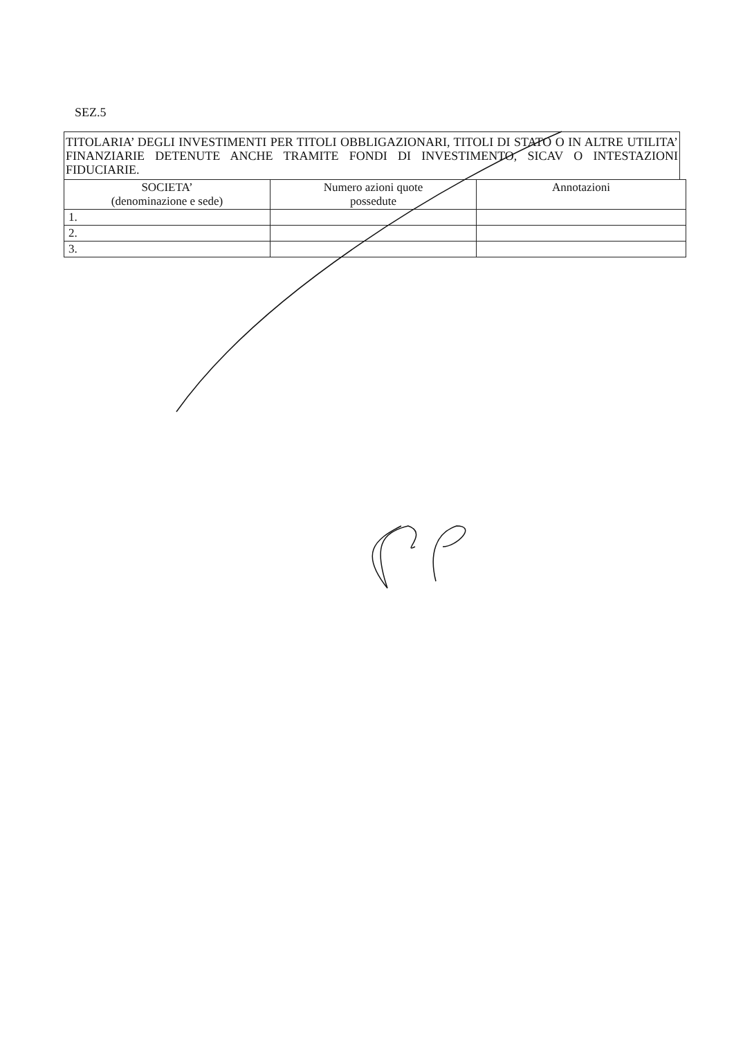SEZ.5
TITOLARIA’ DEGLI INVESTIMENTI PER TITOLI OBBLIGAZIONARI, TITOLI DI STATO O IN ALTRE UTILITA’ FINANZIARIE DETENUTE ANCHE TRAMITE FONDI DI INVESTIMENTO, SICAV O INTESTAZIONI FIDUCIARIE.
| SOCIETA’ (denominazione e sede) | Numero azioni quote possedute | Annotazioni |
| --- | --- | --- |
| 1. | | |
| 2. | | |
| 3. | | |